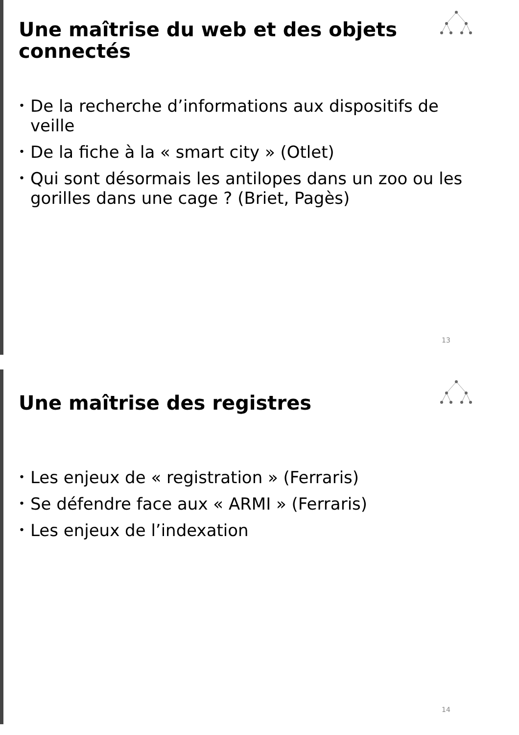Une maîtrise du web et des objets connectés
• De la recherche d’informations aux dispositifs de veille
• De la fiche à la « smart city » (Otlet)
• Qui sont désormais les antilopes dans un zoo ou les gorilles dans une cage ? (Briet, Pagès)
13
Une maîtrise des registres
• Les enjeux de « registration » (Ferraris)
• Se défendre face aux « ARMI » (Ferraris)
• Les enjeux de l’indexation
14